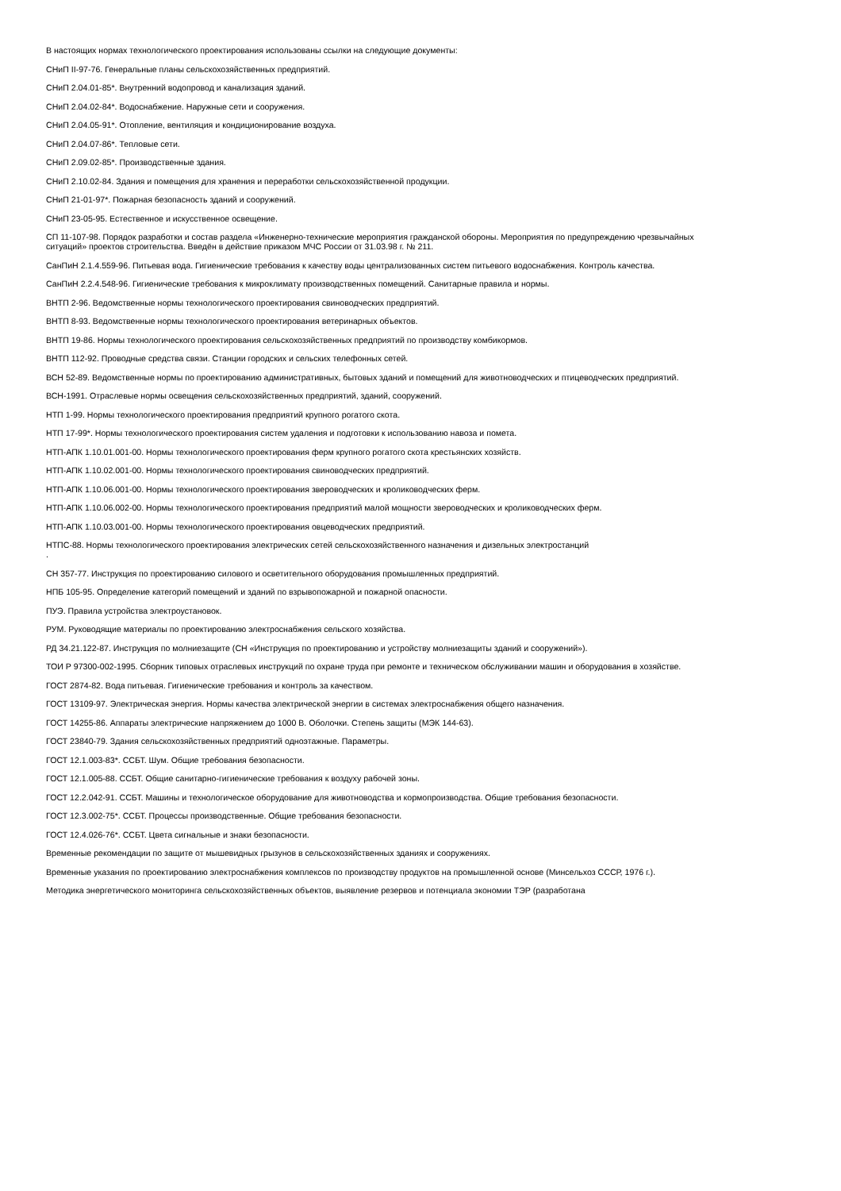В настоящих нормах технологического проектирования использованы ссылки на следующие документы:
СНиП II-97-76. Генеральные планы сельскохозяйственных предприятий.
СНиП 2.04.01-85*. Внутренний водопровод и канализация зданий.
СНиП 2.04.02-84*. Водоснабжение. Наружные сети и сооружения.
СНиП 2.04.05-91*. Отопление, вентиляция и кондиционирование воздуха.
СНиП 2.04.07-86*. Тепловые сети.
СНиП 2.09.02-85*. Производственные здания.
СНиП 2.10.02-84. Здания и помещения для хранения и переработки сельскохозяйственной продукции.
СНиП 21-01-97*. Пожарная безопасность зданий и сооружений.
СНиП 23-05-95. Естественное и искусственное освещение.
СП 11-107-98. Порядок разработки и состав раздела «Инженерно-технические мероприятия гражданской обороны. Мероприятия по предупреждению чрезвычайных ситуаций» проектов строительства. Введён в действие приказом МЧС России от 31.03.98 г. № 211.
СанПиН 2.1.4.559-96. Питьевая вода. Гигиенические требования к качеству воды централизованных систем питьевого водоснабжения. Контроль качества.
СанПиН 2.2.4.548-96. Гигиенические требования к микроклимату производственных помещений. Санитарные правила и нормы.
ВНТП 2-96. Ведомственные нормы технологического проектирования свиноводческих предприятий.
ВНТП 8-93. Ведомственные нормы технологического проектирования ветеринарных объектов.
ВНТП 19-86. Нормы технологического проектирования сельскохозяйственных предприятий по производству комбикормов.
ВНТП 112-92. Проводные средства связи. Станции городских и сельских телефонных сетей.
ВСН 52-89. Ведомственные нормы по проектированию административных, бытовых зданий и помещений для животноводческих и птицеводческих предприятий.
ВСН-1991. Отраслевые нормы освещения сельскохозяйственных предприятий, зданий, сооружений.
НТП 1-99. Нормы технологического проектирования предприятий крупного рогатого скота.
НТП 17-99*. Нормы технологического проектирования систем удаления и подготовки к использованию навоза и помета.
НТП-АПК 1.10.01.001-00. Нормы технологического проектирования ферм крупного рогатого скота крестьянских хозяйств.
НТП-АПК 1.10.02.001-00. Нормы технологического проектирования свиноводческих предприятий.
НТП-АПК 1.10.06.001-00. Нормы технологического проектирования звероводческих и кролиководческих ферм.
НТП-АПК 1.10.06.002-00. Нормы технологического проектирования предприятий малой мощности звероводческих и кролиководческих ферм.
НТП-АПК 1.10.03.001-00. Нормы технологического проектирования овцеводческих предприятий.
НТПС-88. Нормы технологического проектирования электрических сетей сельскохозяйственного назначения и дизельных электростанций
.
СН 357-77. Инструкция по проектированию силового и осветительного оборудования промышленных предприятий.
НПБ 105-95. Определение категорий помещений и зданий по взрывопожарной и пожарной опасности.
ПУЭ. Правила устройства электроустановок.
РУМ. Руководящие материалы по проектированию электроснабжения сельского хозяйства.
РД 34.21.122-87. Инструкция по молниезащите (СН «Инструкция по проектированию и устройству молниезащиты зданий и сооружений»).
ТОИ Р 97300-002-1995. Сборник типовых отраслевых инструкций по охране труда при ремонте и техническом обслуживании машин и оборудования в хозяйстве.
ГОСТ 2874-82. Вода питьевая. Гигиенические требования и контроль за качеством.
ГОСТ 13109-97. Электрическая энергия. Нормы качества электрической энергии в системах электроснабжения общего назначения.
ГОСТ 14255-86. Аппараты электрические напряжением до 1000 В. Оболочки. Степень защиты (МЭК 144-63).
ГОСТ 23840-79. Здания сельскохозяйственных предприятий одноэтажные. Параметры.
ГОСТ 12.1.003-83*. ССБТ. Шум. Общие требования безопасности.
ГОСТ 12.1.005-88. ССБТ. Общие санитарно-гигиенические требования к воздуху рабочей зоны.
ГОСТ 12.2.042-91. ССБТ. Машины и технологическое оборудование для животноводства и кормопроизводства. Общие требования безопасности.
ГОСТ 12.3.002-75*. ССБТ. Процессы производственные. Общие требования безопасности.
ГОСТ 12.4.026-76*. ССБТ. Цвета сигнальные и знаки безопасности.
Временные рекомендации по защите от мышевидных грызунов в сельскохозяйственных зданиях и сооружениях.
Временные указания по проектированию электроснабжения комплексов по производству продуктов на промышленной основе (Минсельхоз СССР, 1976 г.).
Методика энергетического мониторинга сельскохозяйственных объектов, выявление резервов и потенциала экономии ТЭР (разработана